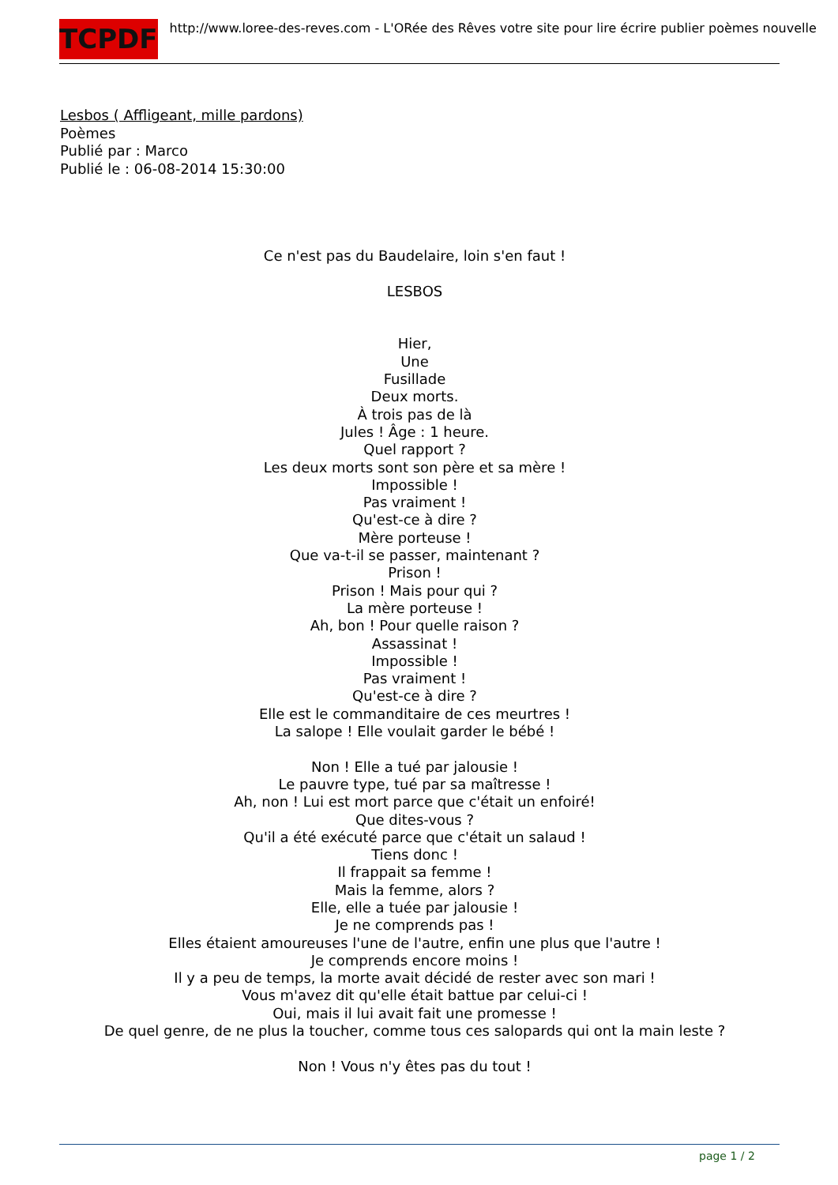TCPDF
http://www.loree-des-reves.com - L'ORée des Rêves votre site pour lire écrire publier poèmes nouvelle
Lesbos ( Affligeant, mille pardons)
Poèmes
Publié par : Marco
Publié le : 06-08-2014 15:30:00
Ce n'est pas du Baudelaire, loin s'en faut !
LESBOS
Hier,
Une
Fusillade
Deux morts.
À trois pas de là
Jules ! Âge : 1 heure.
Quel rapport ?
Les deux morts sont son père et sa mère !
Impossible !
Pas vraiment !
Qu'est-ce à dire ?
Mère porteuse !
Que va-t-il se passer, maintenant ?
Prison !
Prison ! Mais pour qui ?
La mère porteuse !
Ah, bon ! Pour quelle raison ?
Assassinat !
Impossible !
Pas vraiment !
Qu'est-ce à dire ?
Elle est le commanditaire de ces meurtres !
La salope ! Elle voulait garder le bébé !
Non ! Elle a tué par jalousie !
Le pauvre type, tué par sa maîtresse !
Ah, non ! Lui est mort parce que c'était un enfoiré!
Que dites-vous ?
Qu'il a été exécuté parce que c'était un salaud !
Tiens donc !
Il frappait sa femme !
Mais la femme, alors ?
Elle, elle a tuée par jalousie !
Je ne comprends pas !
Elles étaient amoureuses l'une de l'autre, enfin une plus que l'autre !
Je comprends encore moins !
Il y a peu de temps, la morte avait décidé de rester avec son mari !
Vous m'avez dit qu'elle était battue par celui-ci !
Oui, mais il lui avait fait une promesse !
De quel genre, de ne plus la toucher, comme tous ces salopards qui ont la main leste ?
Non ! Vous n'y êtes pas du tout !
page 1 / 2